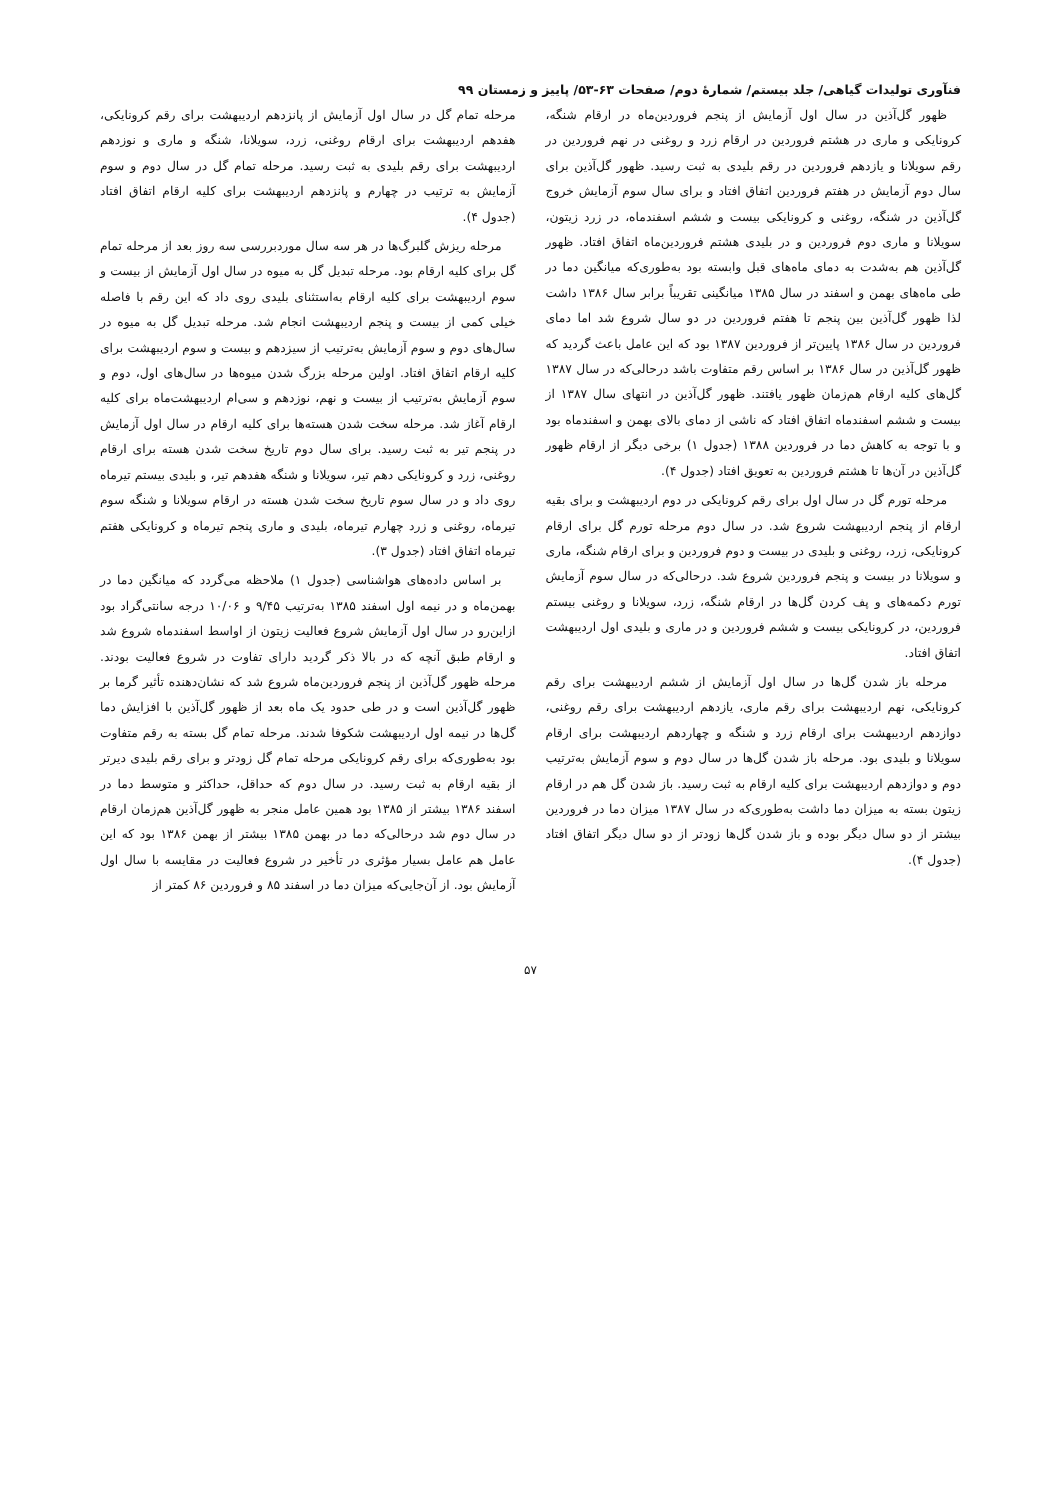فنآوری تولیدات گیاهی/ جلد بیستم/ شمارۀ دوم/ صفحات ۶۳-۵۳/ پاییز و زمستان ۹۹
ظهور گل‌آذین در سال اول آزمایش از پنجم فروردین‌ماه در ارقام شنگه، کرونایکی و ماری در هشتم فروردین در ارقام زرد و روغنی در نهم فروردین در رقم سویلانا و یازدهم فروردین در رقم بلیدی به ثبت رسید. ظهور گل‌آذین برای سال دوم آزمایش در هفتم فروردین اتفاق افتاد و برای سال سوم آزمایش خروج گل‌آذین در شنگه، روغنی و کرونایکی بیست و ششم اسفندماه، در زرد زیتون، سویلانا و ماری دوم فروردین و در بلیدی هشتم فروردین‌ماه اتفاق افتاد. ظهور گل‌آذین هم به‌شدت به دمای ماه‌های قبل وابسته بود به‌طوری‌که میانگین دما در طی ماه‌های بهمن و اسفند در سال ۱۳۸۵ میانگینی تقریباً برابر سال ۱۳۸۶ داشت لذا ظهور گل‌آذین بین پنجم تا هفتم فروردین در دو سال شروع شد اما دمای فروردین در سال ۱۳۸۶ پایین‌تر از فروردین ۱۳۸۷ بود که این عامل باعث گردید که ظهور گل‌آذین در سال ۱۳۸۶ بر اساس رقم متفاوت باشد درحالی‌که در سال ۱۳۸۷ گل‌های کلیه ارقام هم‌زمان ظهور یافتند. ظهور گل‌آذین در انتهای سال ۱۳۸۷ از بیست و ششم اسفندماه اتفاق افتاد که ناشی از دمای بالای بهمن و اسفندماه بود و با توجه به کاهش دما در فروردین ۱۳۸۸ (جدول ۱) برخی دیگر از ارقام ظهور گل‌آذین در آن‌ها تا هشتم فروردین به تعویق افتاد (جدول ۴).
مرحله تورم گل در سال اول برای رقم کرونایکی در دوم اردیبهشت و برای بقیه ارقام از پنجم اردیبهشت شروع شد. در سال دوم مرحله تورم گل برای ارقام کرونایکی، زرد، روغنی و بلیدی در بیست و دوم فروردین و برای ارقام شنگه، ماری و سویلانا در بیست و پنجم فروردین شروع شد. درحالی‌که در سال سوم آزمایش تورم دکمه‌های و پف کردن گل‌ها در ارقام شنگه، زرد، سویلانا و روغنی بیستم فروردین، در کرونایکی بیست و ششم فروردین و در ماری و بلیدی اول اردیبهشت اتفاق افتاد.
مرحله باز شدن گل‌ها در سال اول آزمایش از ششم اردیبهشت برای رقم کرونایکی، نهم اردیبهشت برای رقم ماری، یازدهم اردیبهشت برای رقم روغنی، دوازدهم اردیبهشت برای ارقام زرد و شنگه و چهاردهم اردیبهشت برای ارقام سویلانا و بلیدی بود. مرحله باز شدن گل‌ها در سال دوم و سوم آزمایش به‌ترتیب دوم و دوازدهم اردیبهشت برای کلیه ارقام به ثبت رسید. باز شدن گل هم در ارقام زیتون بسته به میزان دما داشت به‌طوری‌که در سال ۱۳۸۷ میزان دما در فروردین بیشتر از دو سال دیگر بوده و باز شدن گل‌ها زودتر از دو سال دیگر اتفاق افتاد (جدول ۴).
مرحله تمام گل در سال اول آزمایش از پانزدهم اردیبهشت برای رقم کرونایکی، هفدهم اردیبهشت برای ارقام روغنی، زرد، سویلانا، شنگه و ماری و نوزدهم اردیبهشت برای رقم بلیدی به ثبت رسید. مرحله تمام گل در سال دوم و سوم آزمایش به ترتیب در چهارم و پانزدهم اردیبهشت برای کلیه ارقام اتفاق افتاد (جدول ۴).
مرحله ریزش گلبرگ‌ها در هر سه سال موردبررسی سه روز بعد از مرحله تمام گل برای کلیه ارقام بود. مرحله تبدیل گل به میوه در سال اول آزمایش از بیست و سوم اردیبهشت برای کلیه ارقام به‌استثنای بلیدی روی داد که این رقم با فاصله خیلی کمی از بیست و پنجم اردیبهشت انجام شد. مرحله تبدیل گل به میوه در سال‌های دوم و سوم آزمایش به‌ترتیب از سیزدهم و بیست و سوم اردیبهشت برای کلیه ارقام اتفاق افتاد. اولین مرحله بزرگ شدن میوه‌ها در سال‌های اول، دوم و سوم آزمایش به‌ترتیب از بیست و نهم، نوزدهم و سی‌ام اردیبهشت‌ماه برای کلیه ارقام آغاز شد. مرحله سخت شدن هسته‌ها برای کلیه ارقام در سال اول آزمایش در پنجم تیر به ثبت رسید. برای سال دوم تاریخ سخت شدن هسته برای ارقام روغنی، زرد و کرونایکی دهم تیر، سویلانا و شنگه هفدهم تیر، و بلیدی بیستم تیرماه روی داد و در سال سوم تاریخ سخت شدن هسته در ارقام سویلانا و شنگه سوم تیرماه، روغنی و زرد چهارم تیرماه، بلیدی و ماری پنجم تیرماه و کرونایکی هفتم تیرماه اتفاق افتاد (جدول ۳).
بر اساس داده‌های هواشناسی (جدول ۱) ملاحظه می‌گردد که میانگین دما در بهمن‌ماه و در نیمه اول اسفند ۱۳۸۵ به‌ترتیب ۹/۴۵ و ۱۰/۰۶ درجه سانتی‌گراد بود ازاین‌رو در سال اول آزمایش شروع فعالیت زیتون از اواسط اسفندماه شروع شد و ارقام طبق آنچه که در بالا ذکر گردید دارای تفاوت در شروع فعالیت بودند. مرحله ظهور گل‌آذین از پنجم فروردین‌ماه شروع شد که نشان‌دهنده تأثیر گرما بر ظهور گل‌آذین است و در طی حدود یک ماه بعد از ظهور گل‌آذین با افزایش دما گل‌ها در نیمه اول اردیبهشت شکوفا شدند. مرحله تمام گل بسته به رقم متفاوت بود به‌طوری‌که برای رقم کرونایکی مرحله تمام گل زودتر و برای رقم بلیدی دیرتر از بقیه ارقام به ثبت رسید. در سال دوم که حداقل، حداکثر و متوسط دما در اسفند ۱۳۸۶ بیشتر از ۱۳۸۵ بود همین عامل منجر به ظهور گل‌آذین هم‌زمان ارقام در سال دوم شد درحالی‌که دما در بهمن ۱۳۸۵ بیشتر از بهمن ۱۳۸۶ بود که این عامل هم عامل بسیار مؤثری در تأخیر در شروع فعالیت در مقایسه با سال اول آزمایش بود. از آن‌جایی‌که میزان دما در اسفند ۸۵ و فروردین ۸۶ کمتر از
۵۷